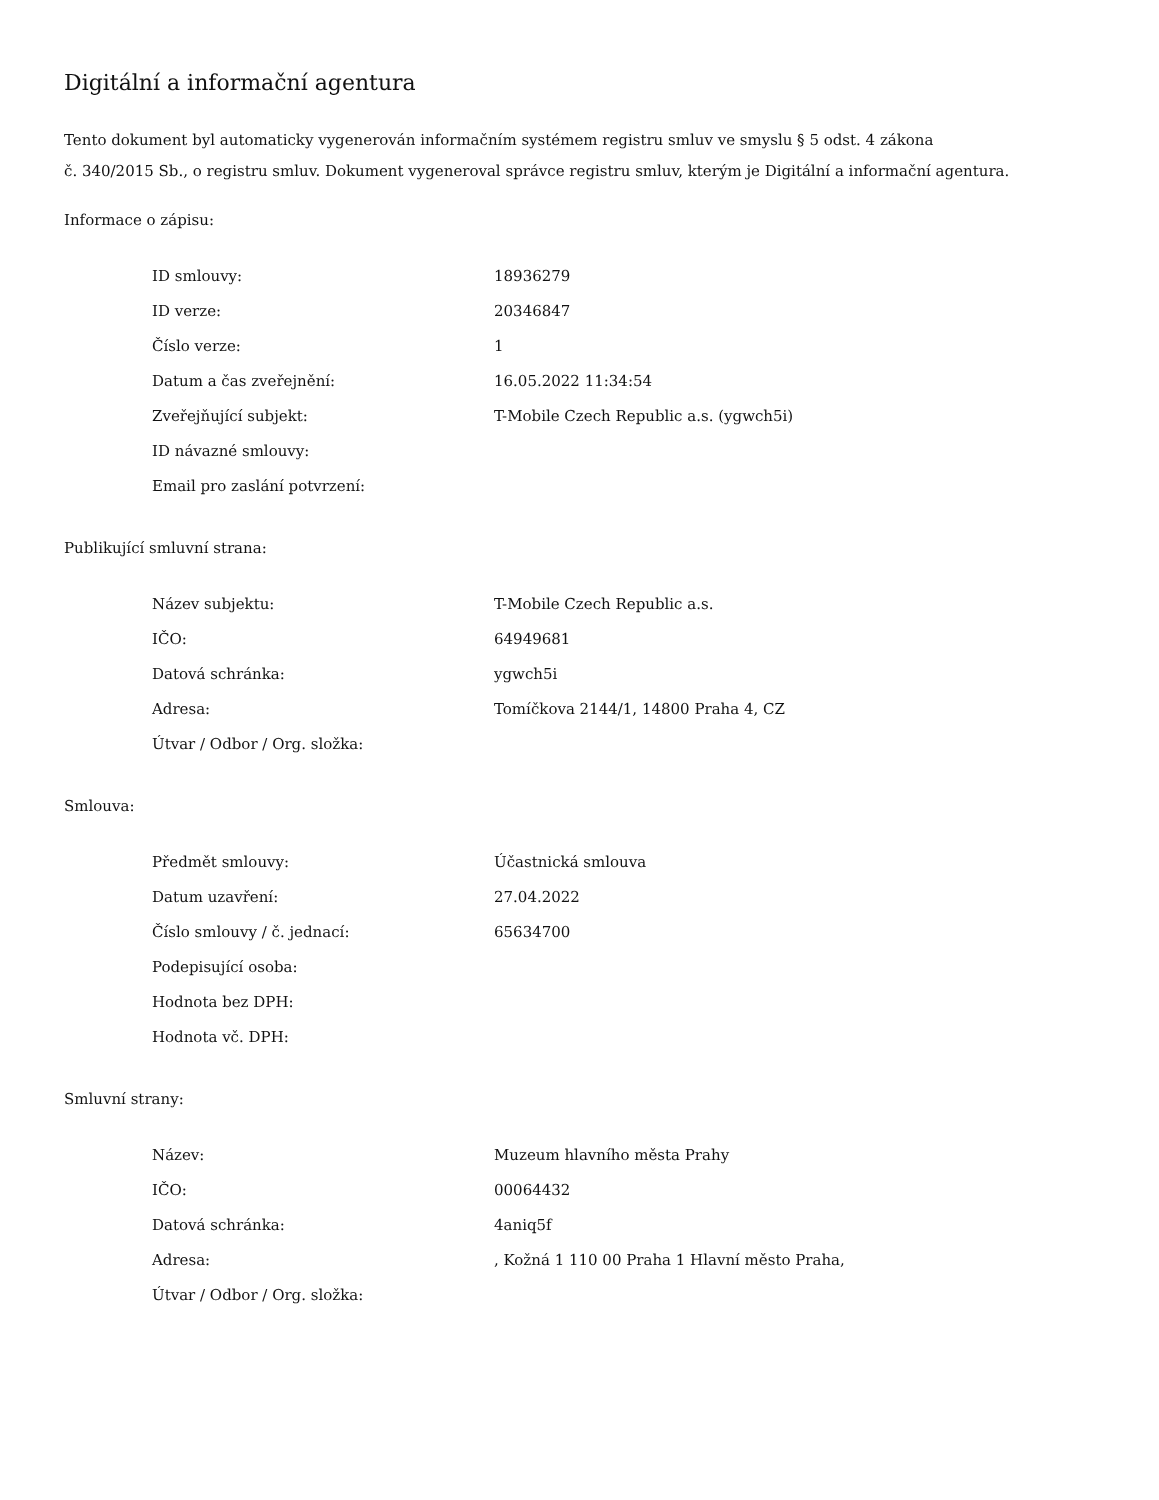Digitální a informační agentura
Tento dokument byl automaticky vygenerován informačním systémem registru smluv ve smyslu § 5 odst. 4 zákona
č. 340/2015 Sb., o registru smluv. Dokument vygeneroval správce registru smluv, kterým je Digitální a informační agentura.
Informace o zápisu:
| ID smlouvy: | 18936279 |
| ID verze: | 20346847 |
| Číslo verze: | 1 |
| Datum a čas zveřejnění: | 16.05.2022 11:34:54 |
| Zveřejňující subjekt: | T-Mobile Czech Republic a.s. (ygwch5i) |
| ID návazné smlouvy: | |
| Email pro zaslání potvrzení: | |
Publikující smluvní strana:
| Název subjektu: | T-Mobile Czech Republic a.s. |
| IČO: | 64949681 |
| Datová schránka: | ygwch5i |
| Adresa: | Tomíčkova 2144/1, 14800 Praha 4, CZ |
| Útvar / Odbor / Org. složka: | |
Smlouva:
| Předmět smlouvy: | Účastnická smlouva |
| Datum uzavření: | 27.04.2022 |
| Číslo smlouvy / č. jednací: | 65634700 |
| Podepisující osoba: | |
| Hodnota bez DPH: | |
| Hodnota vč. DPH: | |
Smluvní strany:
| Název: | Muzeum hlavního města Prahy |
| IČO: | 00064432 |
| Datová schránka: | 4aniq5f |
| Adresa: | , Kožná 1 110 00 Praha 1 Hlavní město Praha, |
| Útvar / Odbor / Org. složka: | |